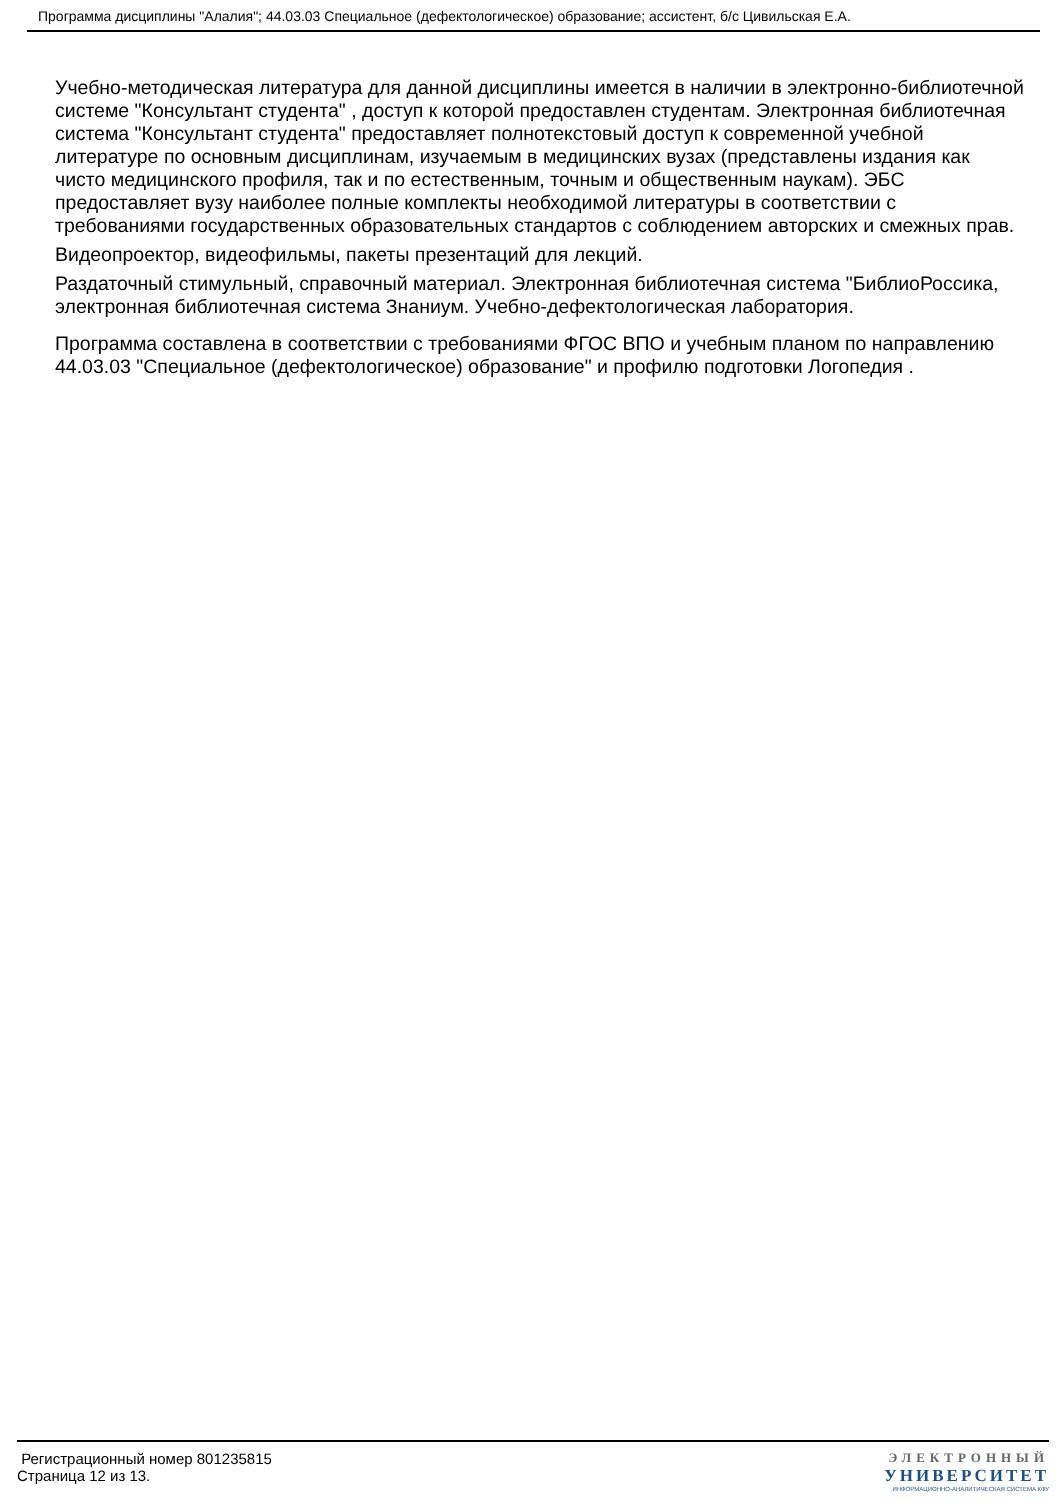Программа дисциплины "Алалия"; 44.03.03 Специальное (дефектологическое) образование; ассистент, б/с Цивильская Е.А.
Учебно-методическая литература для данной дисциплины имеется в наличии в электронно-библиотечной системе "Консультант студента" , доступ к которой предоставлен студентам. Электронная библиотечная система "Консультант студента" предоставляет полнотекстовый доступ к современной учебной литературе по основным дисциплинам, изучаемым в медицинских вузах (представлены издания как чисто медицинского профиля, так и по естественным, точным и общественным наукам). ЭБС предоставляет вузу наиболее полные комплекты необходимой литературы в соответствии с требованиями государственных образовательных стандартов с соблюдением авторских и смежных прав.
Видеопроектор, видеофильмы, пакеты презентаций для лекций.
Раздаточный стимульный, справочный материал. Электронная библиотечная система "БиблиоРоссика, электронная библиотечная система Знаниум. Учебно-дефектологическая лаборатория.
Программа составлена в соответствии с требованиями ФГОС ВПО и учебным планом по направлению 44.03.03 "Специальное (дефектологическое) образование" и профилю подготовки Логопедия .
Регистрационный номер 801235815
Страница 12 из 13.
ЭЛЕКТРОННЫЙ
УНИВЕРСИТЕТ
ИНФОРМАЦИОННО-АНАЛИТИЧЕСКАЯ СИСТЕМА КФУ